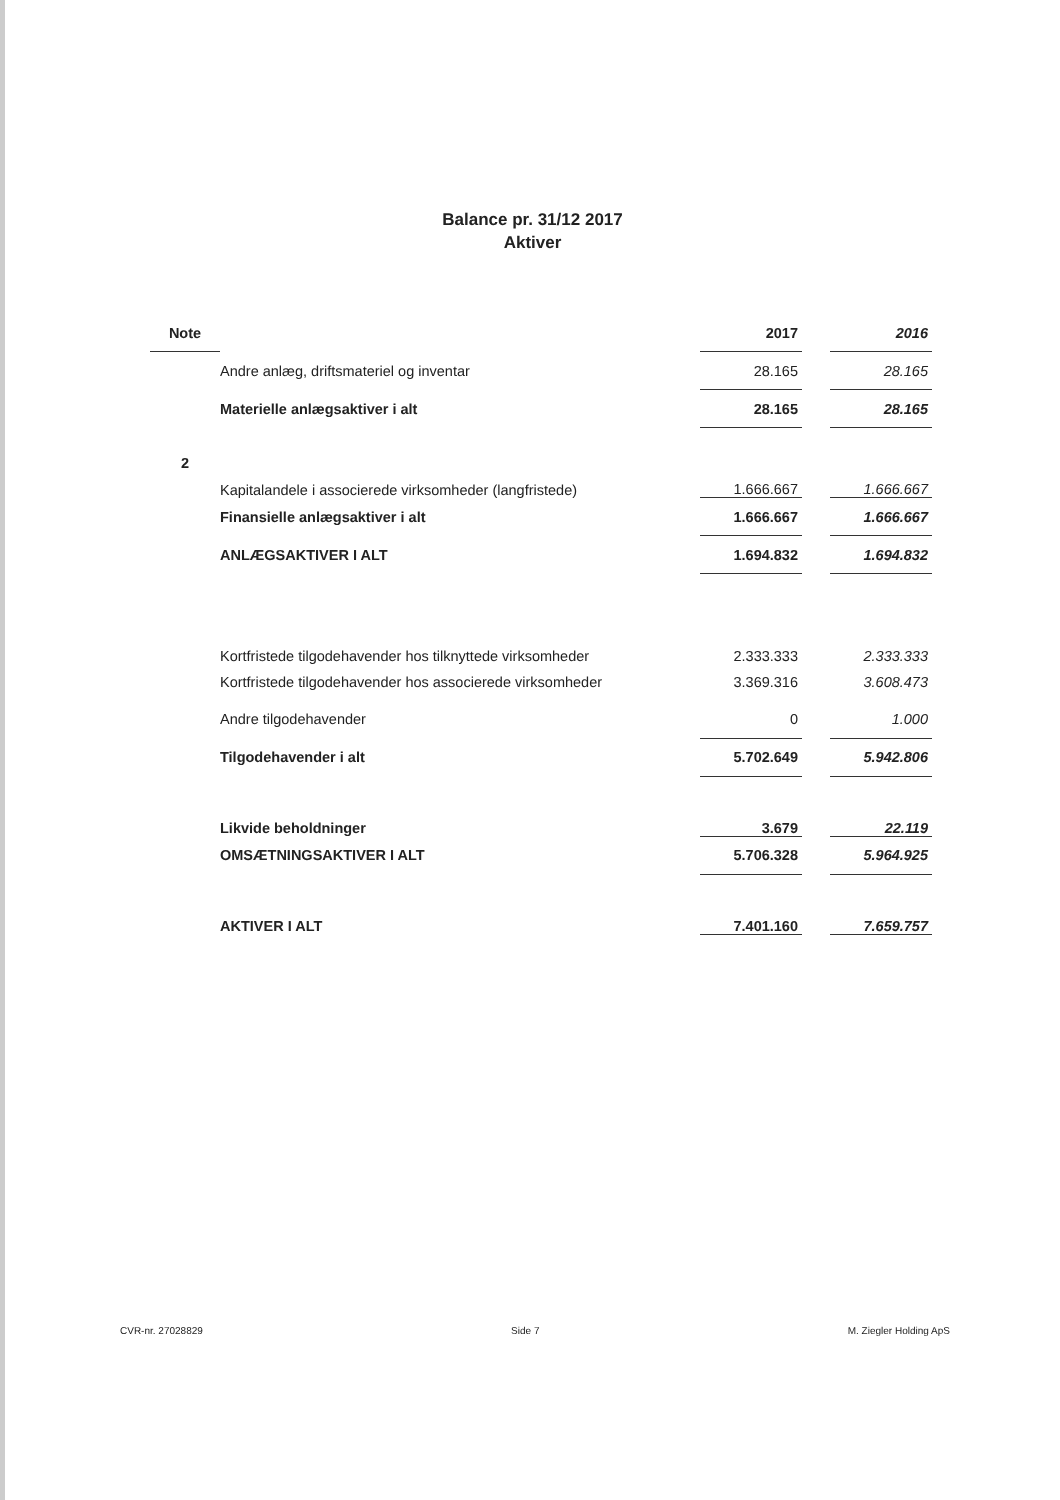Balance pr. 31/12 2017
Aktiver
| Note | | 2017 | | 2016 |
| | Andre anlæg, driftsmateriel og inventar | 28.165 | | 28.165 |
| | Materielle anlægsaktiver i alt | 28.165 | | 28.165 |
| 2 | Kapitalandele i associerede virksomheder (langfristede) | 1.666.667 | | 1.666.667 |
| | Finansielle anlægsaktiver i alt | 1.666.667 | | 1.666.667 |
| | ANLÆGSAKTIVER I ALT | 1.694.832 | | 1.694.832 |
| | Kortfristede tilgodehavender hos tilknyttede virksomheder | 2.333.333 | | 2.333.333 |
| | Kortfristede tilgodehavender hos associerede virksomheder | 3.369.316 | | 3.608.473 |
| | Andre tilgodehavender | 0 | | 1.000 |
| | Tilgodehavender i alt | 5.702.649 | | 5.942.806 |
| | Likvide beholdninger | 3.679 | | 22.119 |
| | OMSÆTNINGSAKTIVER I ALT | 5.706.328 | | 5.964.925 |
| | AKTIVER I ALT | 7.401.160 | | 7.659.757 |
CVR-nr. 27028829 Side 7 M. Ziegler Holding ApS